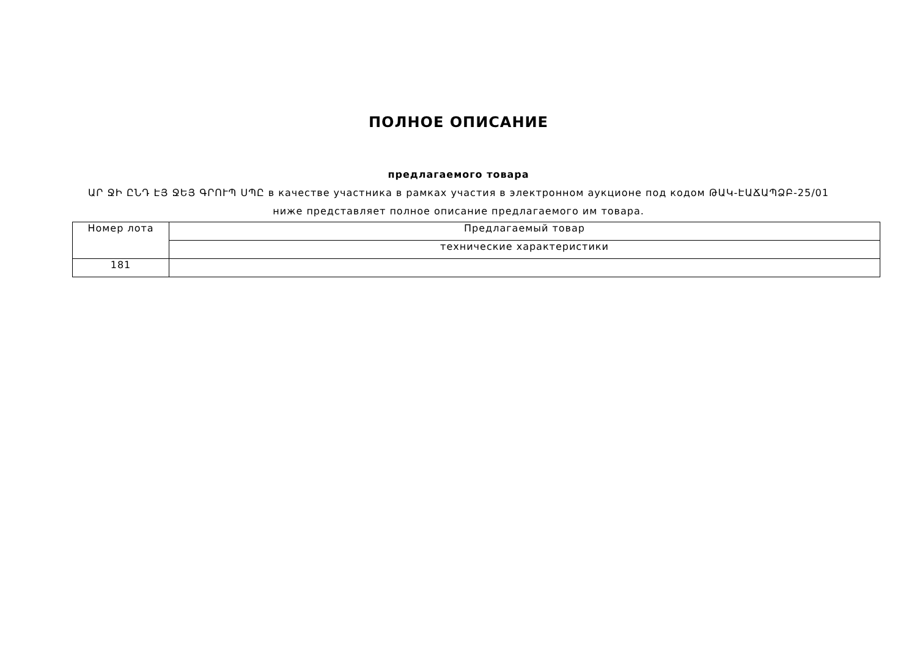ПОЛНОЕ ОПИСАНИЕ
предлагаемого товара
ԱՐ ՋԻ ԸՆԴ ԷՅ ՋԵՅ ԳՐՈՒՊ ՍՊԸ в качестве участника в рамках участия в электронном аукционе под кодом ԹԱԿ-ԷԱՃԱՊՁԲ-25/01
ниже представляет полное описание предлагаемого им товара.
| Номер лота | Предлагаемый товар |
| --- | --- |
| | технические характеристики |
| 181 | |